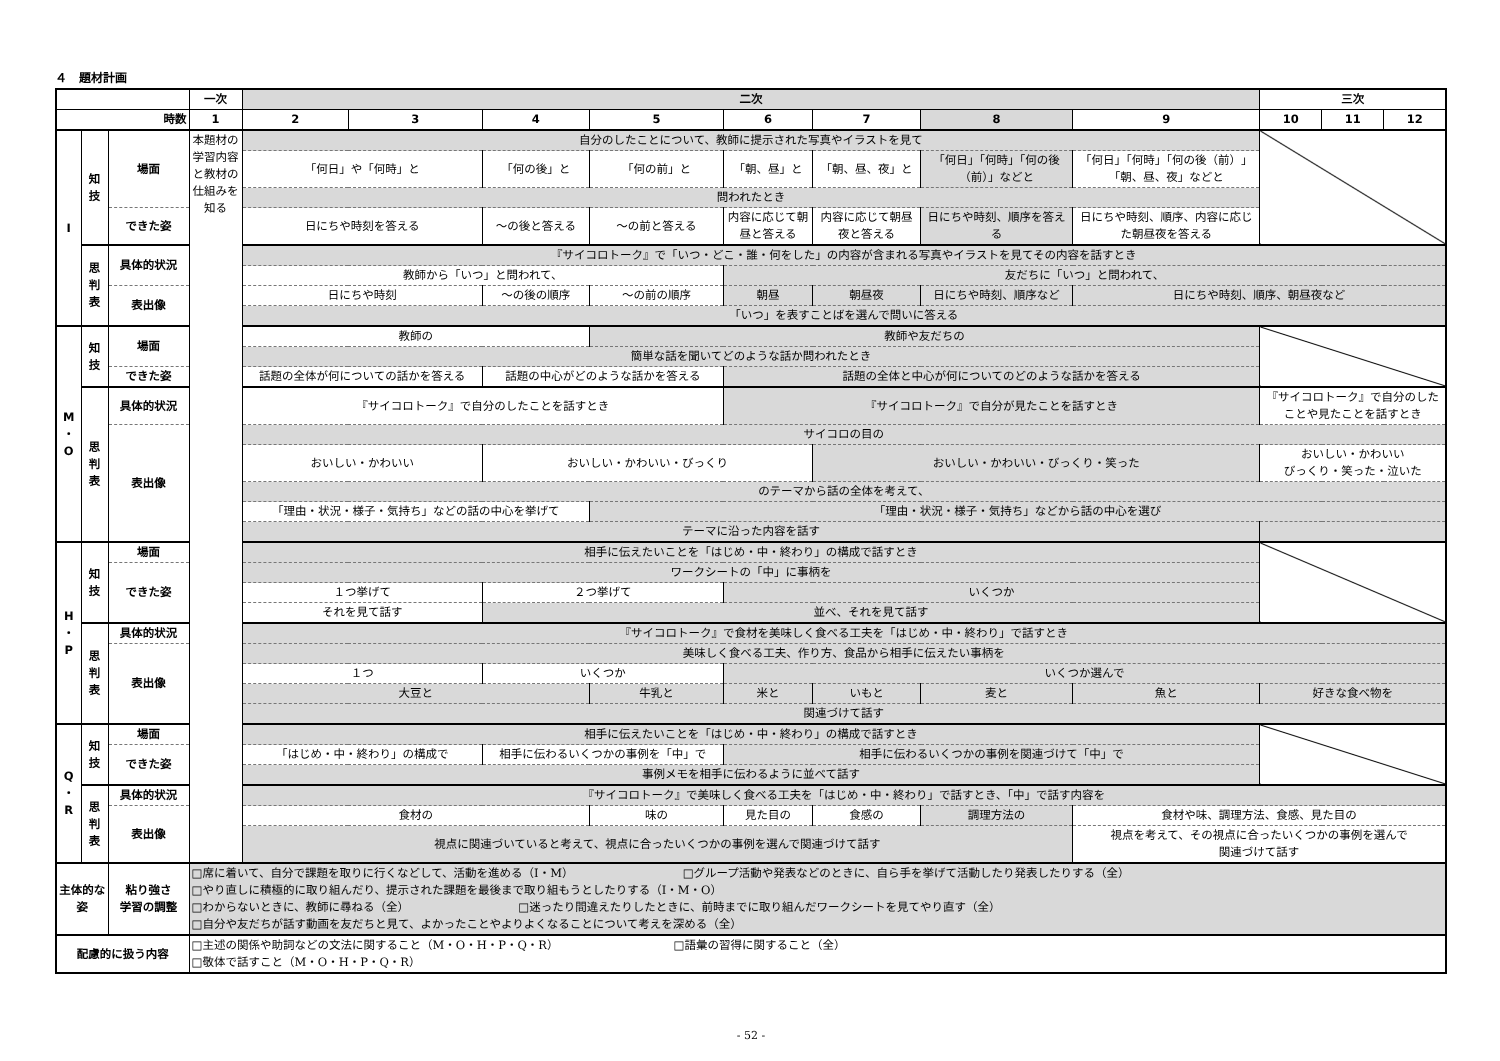４　題材計画
| | | | 一次 | 二次 | | | | | | | | 三次 | | |
| --- | --- | --- | --- | --- | --- | --- | --- | --- | --- | --- | --- | --- | --- | --- |
| 時数 | | | 1 | 2 | 3 | 4 | 5 | 6 | 7 | 8 | 9 | 10 | 11 | 12 |
| I | 知 技 | 場面 | 本題材の学習内容と教材の仕組みを知る | 自分のしたことについて、教師に提示された写真やイラストを見て | | | | | | | | | | |
| | | | | 「何日」や「何時」と | | 「何の後」と | 「何の前」と | 「朝、昼」と | 「朝、昼、夜」と | 「何日」「何時」「何の後（前）」などと | 「何日」「何時」「何の後（前）」「朝、昼、夜」などと | | | |
| | | | | 問われたとき | | | | | | | | | | |
| | | できた姿 | | 日にちや時刻を答える | | ～の後と答える | ～の前と答える | 内容に応じて朝昼と答える | 内容に応じて朝昼夜と答える | 日にちや時刻、順序を答える | 日にちや時刻、順序、内容に応じた朝昼夜を答える | | | |
| | 思 判 表 | 具体的状況 | | 『サイコロトーク』で「いつ・どこ・誰・何をした」の内容が含まれる写真やイラストを見てその内容を話すとき | | | | | | | | | | |
| | | | | 教師から「いつ」と問われて、 | | | | 友だちに「いつ」と問われて、 | | | | | | |
| | | 表出像 | | 日にちや時刻 | | ～の後の順序 | ～の前の順序 | 朝昼 | 朝昼夜 | 日にちや時刻、順序など | 日にちや時刻、順序、朝昼夜など | | | |
| | | | | 「いつ」を表すことばを選んで問いに答える | | | | | | | | | | |
| M ・ O | 知 技 | 場面 | | 教師の | | | 教師や友だちの | | | | | | | |
| | | | | 簡単な話を聞いてどのような話か問われたとき | | | | | | | | | | |
| | | できた姿 | | 話題の全体が何についての話かを答える | | 話題の中心がどのような話かを答える | | 話題の全体と中心が何についてのどのような話かを答える | | | | | | |
| | 思 判 表 | 具体的状況 | | 『サイコロトーク』で自分のしたことを話すとき | | | | 『サイコロトーク』で自分が見たことを話すとき | | | | 『サイコロトーク』で自分のしたことや見たことを話すとき | | |
| | | 表出像 | | サイコロの目の | | | | | | | | | | |
| | | | | おいしい・かわいい | | おいしい・かわいい・びっくり | | | おいしい・かわいい・びっくり・笑った | | | おいしい・かわいい びっくり・笑った・泣いた | | |
| | | | | のテーマから話の全体を考えて、 | | | | | | | | | | |
| | | | | 「理由・状況・様子・気持ち」などの話の中心を挙げて | | | 「理由・状況・様子・気持ち」などから話の中心を選び | | | | | | | |
| | | | | テーマに沿った内容を話す | | | | | | | | | | |
| H ・ P | 知 技 | 場面 | | 相手に伝えたいことを「はじめ・中・終わり」の構成で話すとき | | | | | | | | | | |
| | | できた姿 | | ワークシートの「中」に事柄を | | | | | | | | | | |
| | | | | １つ挙げて | | ２つ挙げて | | いくつか | | | | | | |
| | | | | それを見て話す | | 並べ、それを見て話す | | | | | | | | |
| | 思 判 表 | 具体的状況 | | 『サイコロトーク』で食材を美味しく食べる工夫を「はじめ・中・終わり」で話すとき | | | | | | | | | | |
| | | 表出像 | | 美味しく食べる工夫、作り方、食品から相手に伝えたい事柄を | | | | | | | | | | |
| | | | | １つ | | いくつか | | いくつか選んで | | | | | | |
| | | | | 大豆と | | | 牛乳と | 米と | いもと | 麦と | 魚と | 好きな食べ物を | | |
| | | | | 関連づけて話す | | | | | | | | | | |
| Q ・ R | 知 技 | 場面 | | 相手に伝えたいことを「はじめ・中・終わり」の構成で話すとき | | | | | | | | | | |
| | | できた姿 | | 「はじめ・中・終わり」の構成で | | 相手に伝わるいくつかの事例を「中」で | | 相手に伝わるいくつかの事例を関連づけて「中」で | | | | | | |
| | | | | 事例メモを相手に伝わるように並べて話す | | | | | | | | | | |
| | 思 判 表 | 具体的状況 | | 『サイコロトーク』で美味しく食べる工夫を「はじめ・中・終わり」で話すとき、「中」で話す内容を | | | | | | | | | | |
| | | 表出像 | | 食材の | | | 味の | 見た目の | 食感の | 調理方法の | 食材や味、調理方法、食感、見た目の | | | |
| | | | | 視点に関連づいていると考えて、視点に合ったいくつかの事例を選んで関連づけて話す | | | | | | | 視点を考えて、その視点に合ったいくつかの事例を選んで 関連づけて話す | | | |
| 主体的な姿 | | 粘り強さ 学習の調整 | □席に着いて、自分で課題を取りに行くなどして、活動を進める（I・M） □グループ活動や発表などのときに、自ら手を挙げて活動したり発表したりする（全） □やり直しに積極的に取り組んだり、提示された課題を最後まで取り組もうとしたりする（I・M・O） □わからないときに、教師に尋ねる（全） □迷ったり間違えたりしたときに、前時までに取り組んだワークシートを見てやり直す（全） □自分や友だちが話す動画を友だちと見て、よかったことやよりよくなることについて考えを深める（全） | | | | | | | | | | | |
| 配慮的に扱う内容 | | | □主述の関係や助詞などの文法に関すること（M・O・H・P・Q・R） □語彙の習得に関すること（全） □敬体で話すこと（M・O・H・P・Q・R） | | | | | | | | | | | |
- 52 -